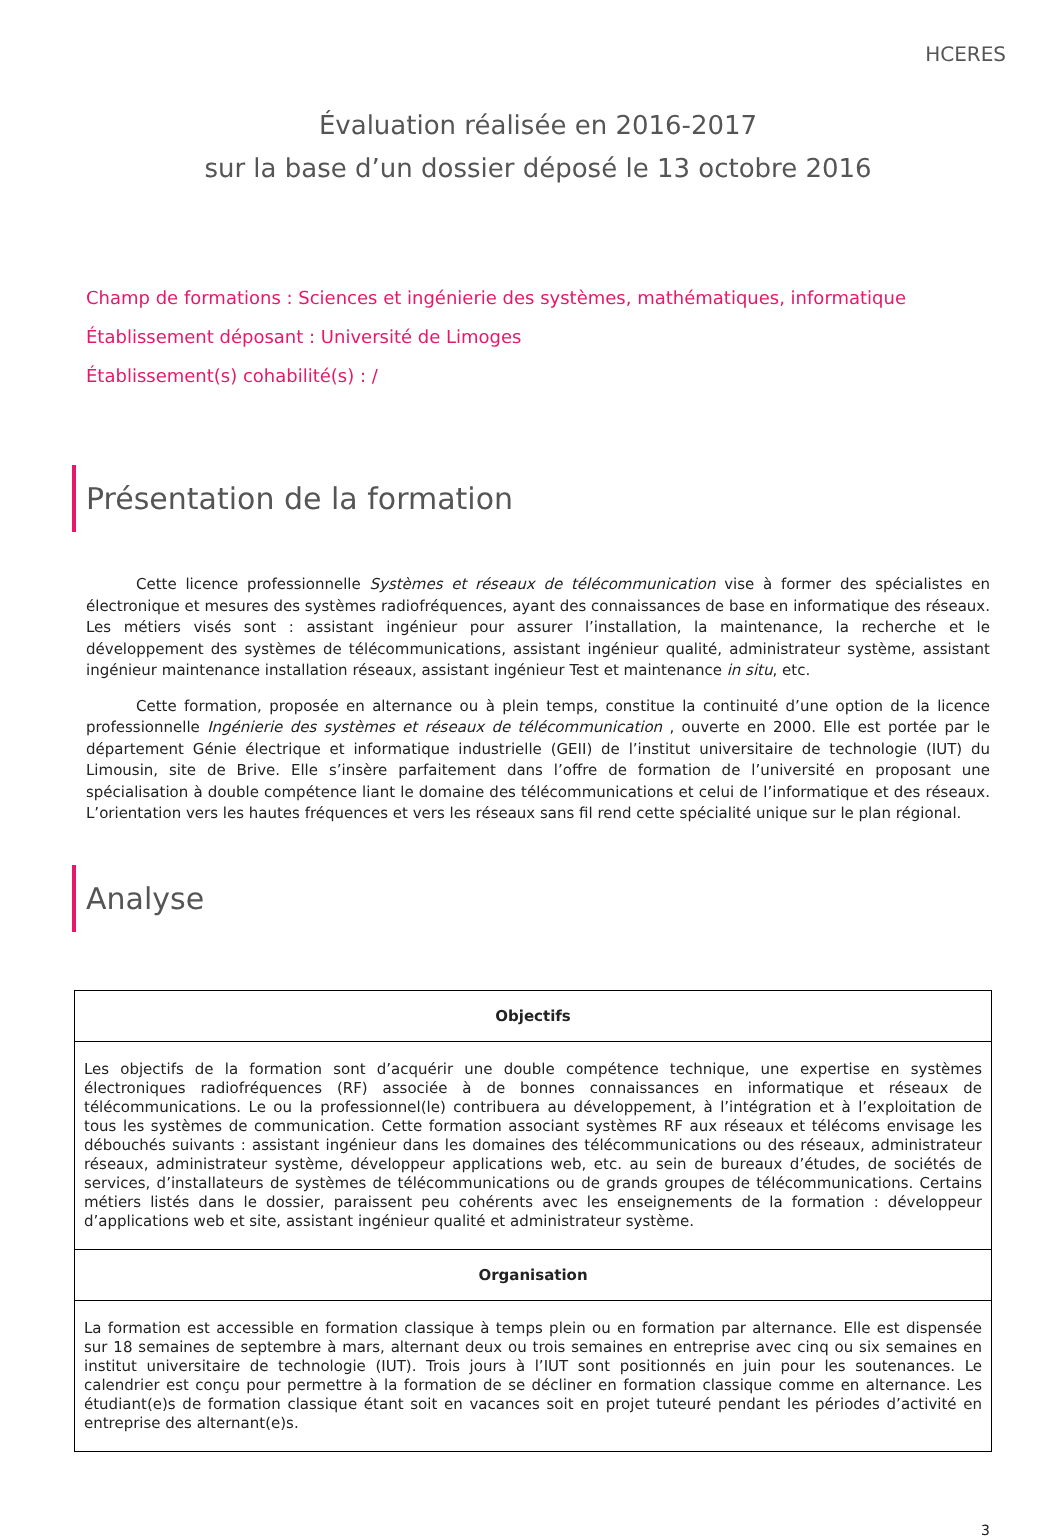HCERES
Évaluation réalisée en 2016-2017
sur la base d’un dossier déposé le 13 octobre 2016
Champ de formations : Sciences et ingénierie des systèmes, mathématiques, informatique
Établissement déposant : Université de Limoges
Établissement(s) cohabilité(s) : /
Présentation de la formation
Cette licence professionnelle Systèmes et réseaux de télécommunication vise à former des spécialistes en électronique et mesures des systèmes radiofréquences, ayant des connaissances de base en informatique des réseaux. Les métiers visés sont : assistant ingénieur pour assurer l’installation, la maintenance, la recherche et le développement des systèmes de télécommunications, assistant ingénieur qualité, administrateur système, assistant ingénieur maintenance installation réseaux, assistant ingénieur Test et maintenance in situ, etc.
Cette formation, proposée en alternance ou à plein temps, constitue la continuité d’une option de la licence professionnelle Ingénierie des systèmes et réseaux de télécommunication , ouverte en 2000. Elle est portée par le département Génie électrique et informatique industrielle (GEII) de l’institut universitaire de technologie (IUT) du Limousin, site de Brive. Elle s’insère parfaitement dans l’offre de formation de l’université en proposant une spécialisation à double compétence liant le domaine des télécommunications et celui de l’informatique et des réseaux. L’orientation vers les hautes fréquences et vers les réseaux sans fil rend cette spécialité unique sur le plan régional.
Analyse
| Objectifs |
| --- |
| Les objectifs de la formation sont d’acquérir une double compétence technique, une expertise en systèmes électroniques radiofréquences (RF) associée à de bonnes connaissances en informatique et réseaux de télécommunications. Le ou la professionnel(le) contribuera au développement, à l’intégration et à l’exploitation de tous les systèmes de communication. Cette formation associant systèmes RF aux réseaux et télécoms envisage les débouchés suivants : assistant ingénieur dans les domaines des télécommunications ou des réseaux, administrateur réseaux, administrateur système, développeur applications web, etc. au sein de bureaux d’études, de sociétés de services, d’installateurs de systèmes de télécommunications ou de grands groupes de télécommunications. Certains métiers listés dans le dossier, paraissent peu cohérents avec les enseignements de la formation : développeur d’applications web et site, assistant ingénieur qualité et administrateur système. |
| Organisation |
| La formation est accessible en formation classique à temps plein ou en formation par alternance. Elle est dispensée sur 18 semaines de septembre à mars, alternant deux ou trois semaines en entreprise avec cinq ou six semaines en institut universitaire de technologie (IUT). Trois jours à l’IUT sont positionnés en juin pour les soutenances. Le calendrier est conçu pour permettre à la formation de se décliner en formation classique comme en alternance. Les étudiant(e)s de formation classique étant soit en vacances soit en projet tuteuré pendant les périodes d’activité en entreprise des alternant(e)s. |
3